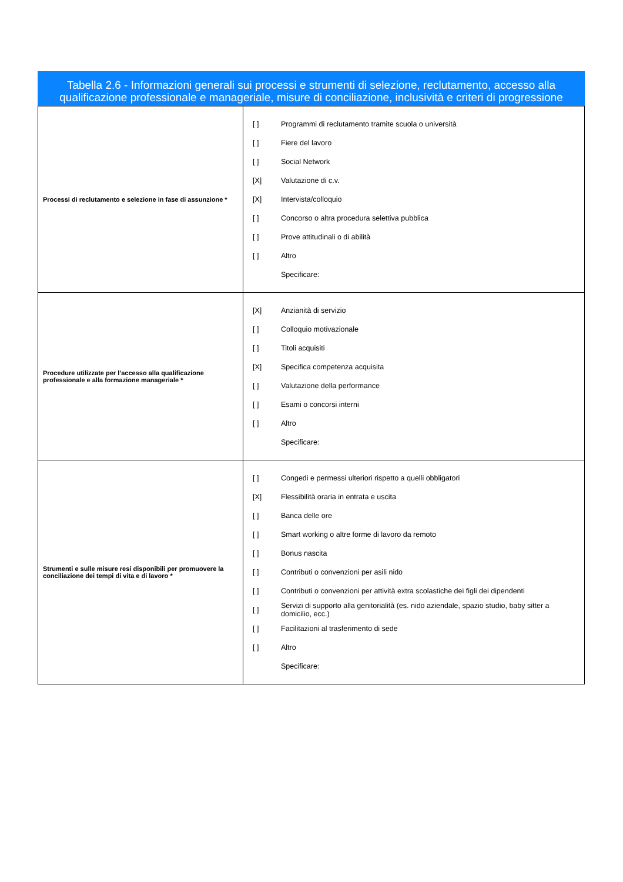Tabella 2.6 - Informazioni generali sui processi e strumenti di selezione, reclutamento, accesso alla qualificazione professionale e manageriale, misure di conciliazione, inclusività e criteri di progressione
| Processi di reclutamento e selezione in fase di assunzione * | [ ] Programmi di reclutamento tramite scuola o università [ ] Fiere del lavoro [ ] Social Network [X] Valutazione di c.v. [X] Intervista/colloquio [ ] Concorso o altra procedura selettiva pubblica [ ] Prove attitudinali o di abilità [ ] Altro Specificare: |
| Procedure utilizzate per l’accesso alla qualificazione professionale e alla formazione manageriale * | [X] Anzianità di servizio [ ] Colloquio motivazionale [ ] Titoli acquisiti [X] Specifica competenza acquisita [ ] Valutazione della performance [ ] Esami o concorsi interni [ ] Altro Specificare: |
| Strumenti e sulle misure resi disponibili per promuovere la conciliazione dei tempi di vita e di lavoro * | [ ] Congedi e permessi ulteriori rispetto a quelli obbligatori [X] Flessibilità oraria in entrata e uscita [ ] Banca delle ore [ ] Smart working o altre forme di lavoro da remoto [ ] Bonus nascita [ ] Contributi o convenzioni per asili nido [ ] Contributi o convenzioni per attività extra scolastiche dei figli dei dipendenti [ ] Servizi di supporto alla genitorialità (es. nido aziendale, spazio studio, baby sitter a domicilio, ecc.) [ ] Facilitazioni al trasferimento di sede [ ] Altro Specificare: |